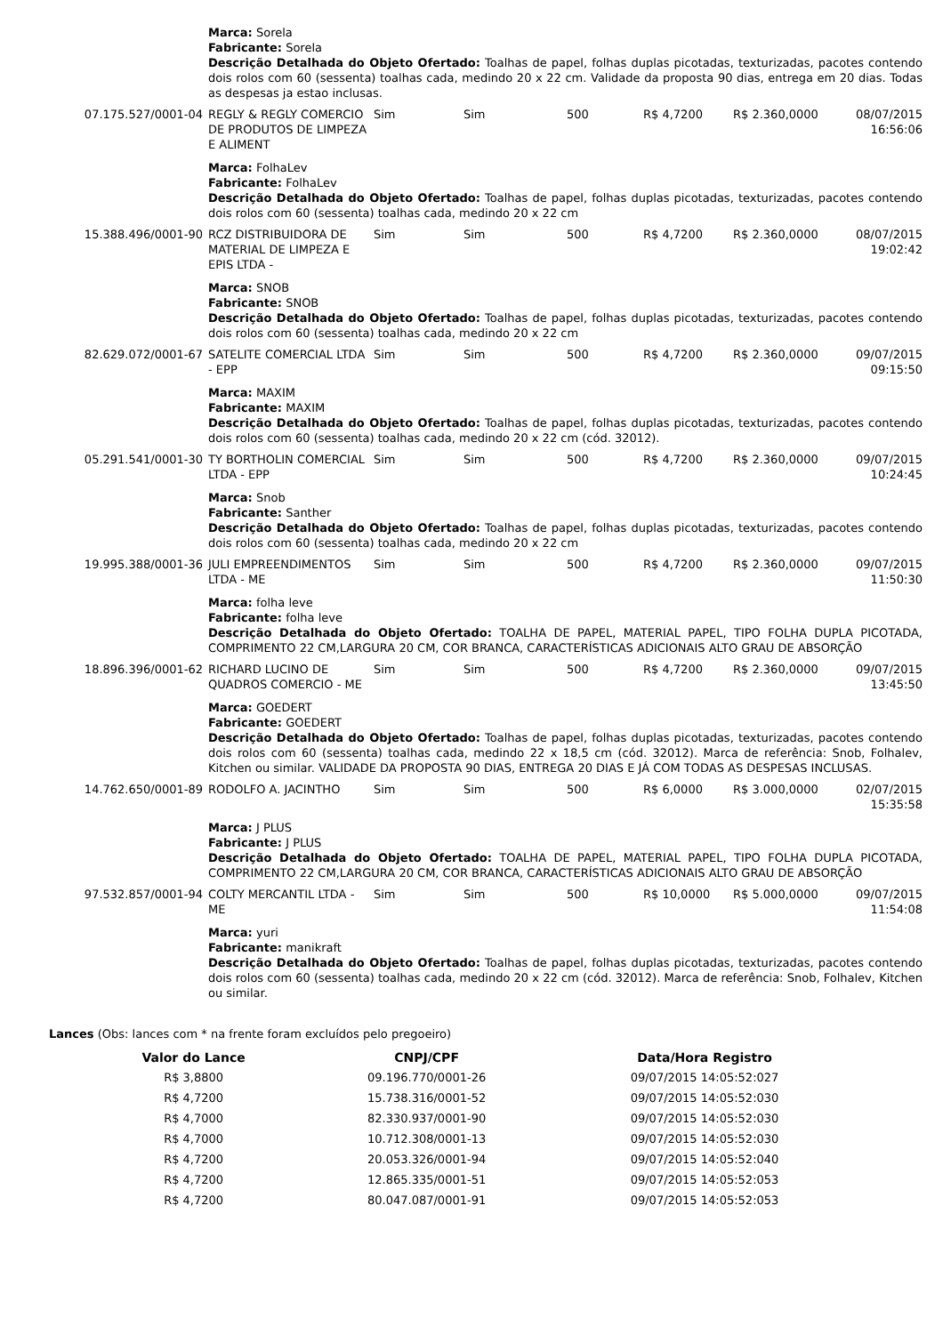| | Marca: Sorela Fabricante: Sorela Descrição Detalhada do Objeto Ofertado: Toalhas de papel, folhas duplas picotadas, texturizadas, pacotes contendo dois rolos com 60 (sessenta) toalhas cada, medindo 20 x 22 cm. Validade da proposta 90 dias, entrega em 20 dias. Todas as despesas ja estao inclusas. | | | | | | |
| 07.175.527/0001-04 | REGLY & REGLY COMERCIO DE PRODUTOS DE LIMPEZA E ALIMENT | Sim | Sim | 500 | R$ 4,7200 | R$ 2.360,0000 | 08/07/2015 16:56:06 |
| | Marca: FolhaLev Fabricante: FolhaLev Descrição Detalhada do Objeto Ofertado: Toalhas de papel, folhas duplas picotadas, texturizadas, pacotes contendo dois rolos com 60 (sessenta) toalhas cada, medindo 20 x 22 cm | | | | | | |
| 15.388.496/0001-90 | RCZ DISTRIBUIDORA DE MATERIAL DE LIMPEZA E EPIS LTDA - | Sim | Sim | 500 | R$ 4,7200 | R$ 2.360,0000 | 08/07/2015 19:02:42 |
| | Marca: SNOB Fabricante: SNOB Descrição Detalhada do Objeto Ofertado: Toalhas de papel, folhas duplas picotadas, texturizadas, pacotes contendo dois rolos com 60 (sessenta) toalhas cada, medindo 20 x 22 cm | | | | | | |
| 82.629.072/0001-67 | SATELITE COMERCIAL LTDA - EPP | Sim | Sim | 500 | R$ 4,7200 | R$ 2.360,0000 | 09/07/2015 09:15:50 |
| | Marca: MAXIM Fabricante: MAXIM Descrição Detalhada do Objeto Ofertado: Toalhas de papel, folhas duplas picotadas, texturizadas, pacotes contendo dois rolos com 60 (sessenta) toalhas cada, medindo 20 x 22 cm (cód. 32012). | | | | | | |
| 05.291.541/0001-30 | TY BORTHOLIN COMERCIAL LTDA - EPP | Sim | Sim | 500 | R$ 4,7200 | R$ 2.360,0000 | 09/07/2015 10:24:45 |
| | Marca: Snob Fabricante: Santher Descrição Detalhada do Objeto Ofertado: Toalhas de papel, folhas duplas picotadas, texturizadas, pacotes contendo dois rolos com 60 (sessenta) toalhas cada, medindo 20 x 22 cm | | | | | | |
| 19.995.388/0001-36 | JULI EMPREENDIMENTOS LTDA - ME | Sim | Sim | 500 | R$ 4,7200 | R$ 2.360,0000 | 09/07/2015 11:50:30 |
| | Marca: folha leve Fabricante: folha leve Descrição Detalhada do Objeto Ofertado: TOALHA DE PAPEL, MATERIAL PAPEL, TIPO FOLHA DUPLA PICOTADA, COMPRIMENTO 22 CM,LARGURA 20 CM, COR BRANCA, CARACTERÍSTICAS ADICIONAIS ALTO GRAU DE ABSORÇÃO | | | | | | |
| 18.896.396/0001-62 | RICHARD LUCINO DE QUADROS COMERCIO - ME | Sim | Sim | 500 | R$ 4,7200 | R$ 2.360,0000 | 09/07/2015 13:45:50 |
| | Marca: GOEDERT Fabricante: GOEDERT Descrição Detalhada do Objeto Ofertado: Toalhas de papel, folhas duplas picotadas, texturizadas, pacotes contendo dois rolos com 60 (sessenta) toalhas cada, medindo 22 x 18,5 cm (cód. 32012). Marca de referência: Snob, Folhalev, Kitchen ou similar. VALIDADE DA PROPOSTA 90 DIAS, ENTREGA 20 DIAS E JÁ COM TODAS AS DESPESAS INCLUSAS. | | | | | | |
| 14.762.650/0001-89 | RODOLFO A. JACINTHO | Sim | Sim | 500 | R$ 6,0000 | R$ 3.000,0000 | 02/07/2015 15:35:58 |
| | Marca: J PLUS Fabricante: J PLUS Descrição Detalhada do Objeto Ofertado: TOALHA DE PAPEL, MATERIAL PAPEL, TIPO FOLHA DUPLA PICOTADA, COMPRIMENTO 22 CM,LARGURA 20 CM, COR BRANCA, CARACTERÍSTICAS ADICIONAIS ALTO GRAU DE ABSORÇÃO | | | | | | |
| 97.532.857/0001-94 | COLTY MERCANTIL LTDA - ME | Sim | Sim | 500 | R$ 10,0000 | R$ 5.000,0000 | 09/07/2015 11:54:08 |
| | Marca: yuri Fabricante: manikraft Descrição Detalhada do Objeto Ofertado: Toalhas de papel, folhas duplas picotadas, texturizadas, pacotes contendo dois rolos com 60 (sessenta) toalhas cada, medindo 20 x 22 cm (cód. 32012). Marca de referência: Snob, Folhalev, Kitchen ou similar. | | | | | | |
Lances (Obs: lances com * na frente foram excluídos pelo pregoeiro)
| Valor do Lance | CNPJ/CPF | Data/Hora Registro |
| --- | --- | --- |
| R$ 3,8800 | 09.196.770/0001-26 | 09/07/2015 14:05:52:027 |
| R$ 4,7200 | 15.738.316/0001-52 | 09/07/2015 14:05:52:030 |
| R$ 4,7000 | 82.330.937/0001-90 | 09/07/2015 14:05:52:030 |
| R$ 4,7000 | 10.712.308/0001-13 | 09/07/2015 14:05:52:030 |
| R$ 4,7200 | 20.053.326/0001-94 | 09/07/2015 14:05:52:040 |
| R$ 4,7200 | 12.865.335/0001-51 | 09/07/2015 14:05:52:053 |
| R$ 4,7200 | 80.047.087/0001-91 | 09/07/2015 14:05:52:053 |